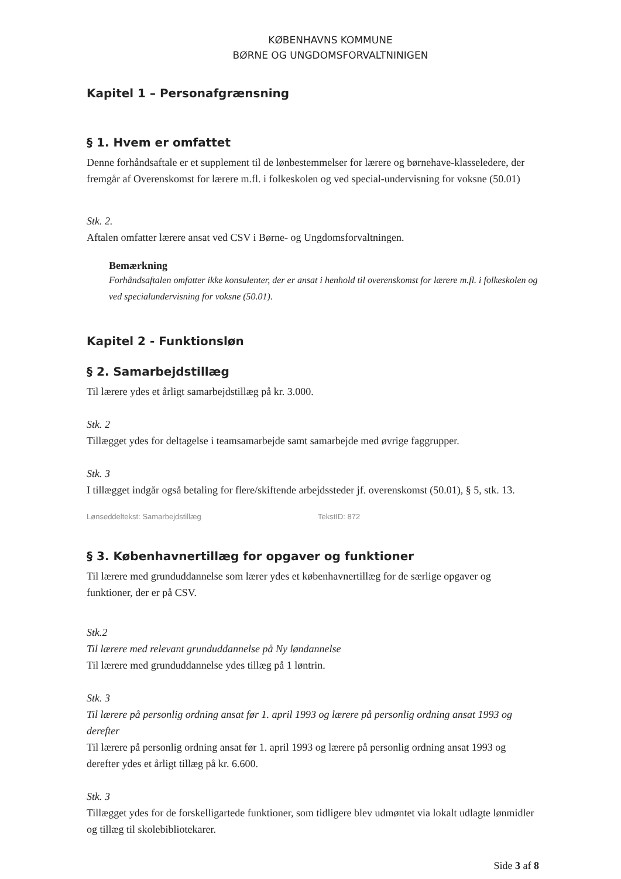KØBENHAVNS KOMMUNE
BØRNE OG UNGDOMSFORVALTNINIGEN
Kapitel 1 – Personafgrænsning
§ 1. Hvem er omfattet
Denne forhåndsaftale er et supplement til de lønbestemmelser for lærere og børnehave-klasseledere, der fremgår af Overenskomst for lærere m.fl. i folkeskolen og ved special-undervisning for voksne (50.01)
Stk. 2.
Aftalen omfatter lærere ansat ved CSV i Børne- og Ungdomsforvaltningen.
Bemærkning
Forhåndsaftalen omfatter ikke konsulenter, der er ansat i henhold til overenskomst for lærere m.fl. i folkeskolen og ved specialundervisning for voksne (50.01).
Kapitel 2 - Funktionsløn
§ 2. Samarbejdstillæg
Til lærere ydes et årligt samarbejdstillæg på kr. 3.000.
Stk. 2
Tillægget ydes for deltagelse i teamsamarbejde samt samarbejde med øvrige faggrupper.
Stk. 3
I tillægget indgår også betaling for flere/skiftende arbejdssteder jf. overenskomst (50.01), § 5, stk. 13.
Lønseddeltekst: Samarbejdstillæg TekstID: 872
§ 3. Københavnertillæg for opgaver og funktioner
Til lærere med grunduddannelse som lærer ydes et københavnertillæg for de særlige opgaver og funktioner, der er på CSV.
Stk.2
Til lærere med relevant grunduddannelse på Ny løndannelse
Til lærere med grunduddannelse ydes tillæg på 1 løntrin.
Stk. 3
Til lærere på personlig ordning ansat før 1. april 1993 og lærere på personlig ordning ansat 1993 og derefter
Til lærere på personlig ordning ansat før 1. april 1993 og lærere på personlig ordning ansat 1993 og derefter ydes et årligt tillæg på kr. 6.600.
Stk. 3
Tillægget ydes for de forskelligartede funktioner, som tidligere blev udmøntet via lokalt udlagte lønmidler og tillæg til skolebibliotekarer.
Side 3 af 8